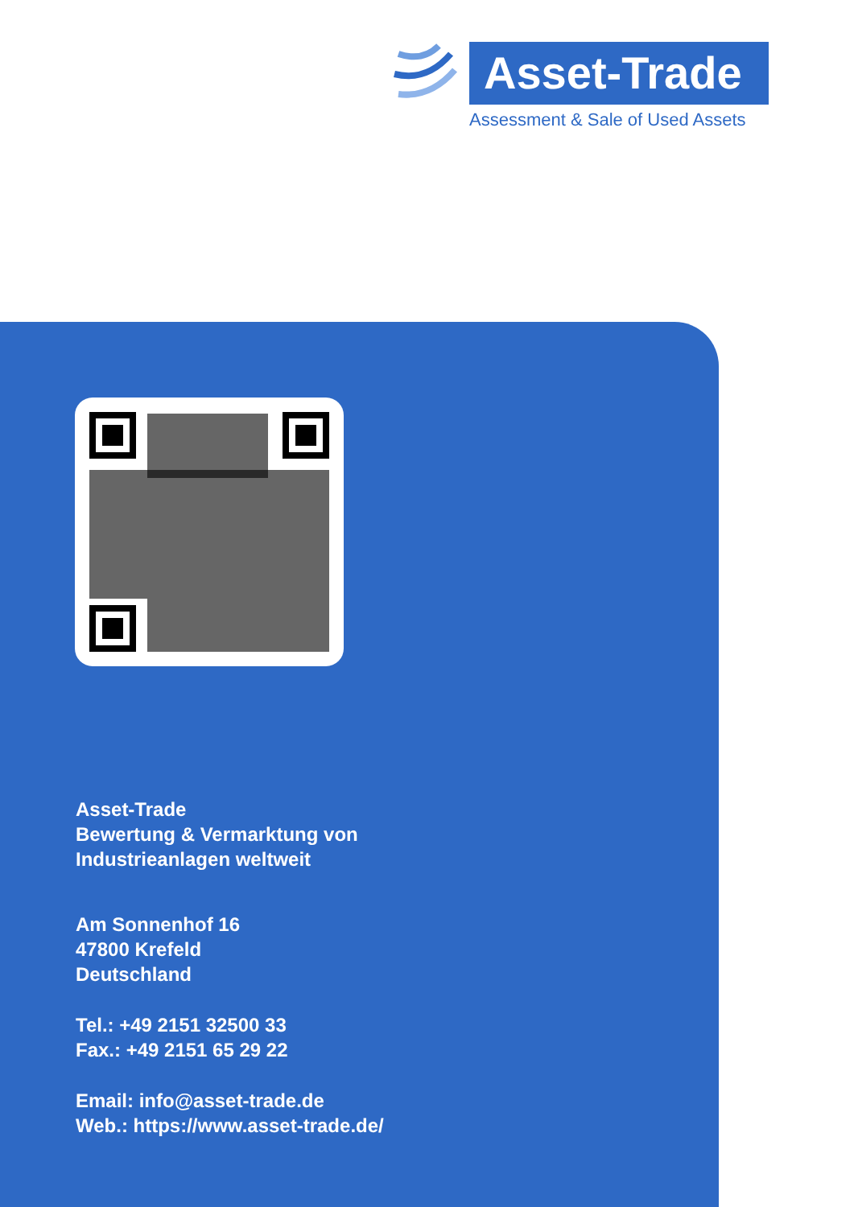Asset-Trade
Assessment & Sale of Used Assets
Asset-Trade
Bewertung & Vermarktung von
Industrieanlagen weltweit
Am Sonnenhof 16
47800 Krefeld
Deutschland
Tel.: +49 2151 32500 33
Fax.: +49 2151 65 29 22
Email: info@asset-trade.de
Web.: https://www.asset-trade.de/